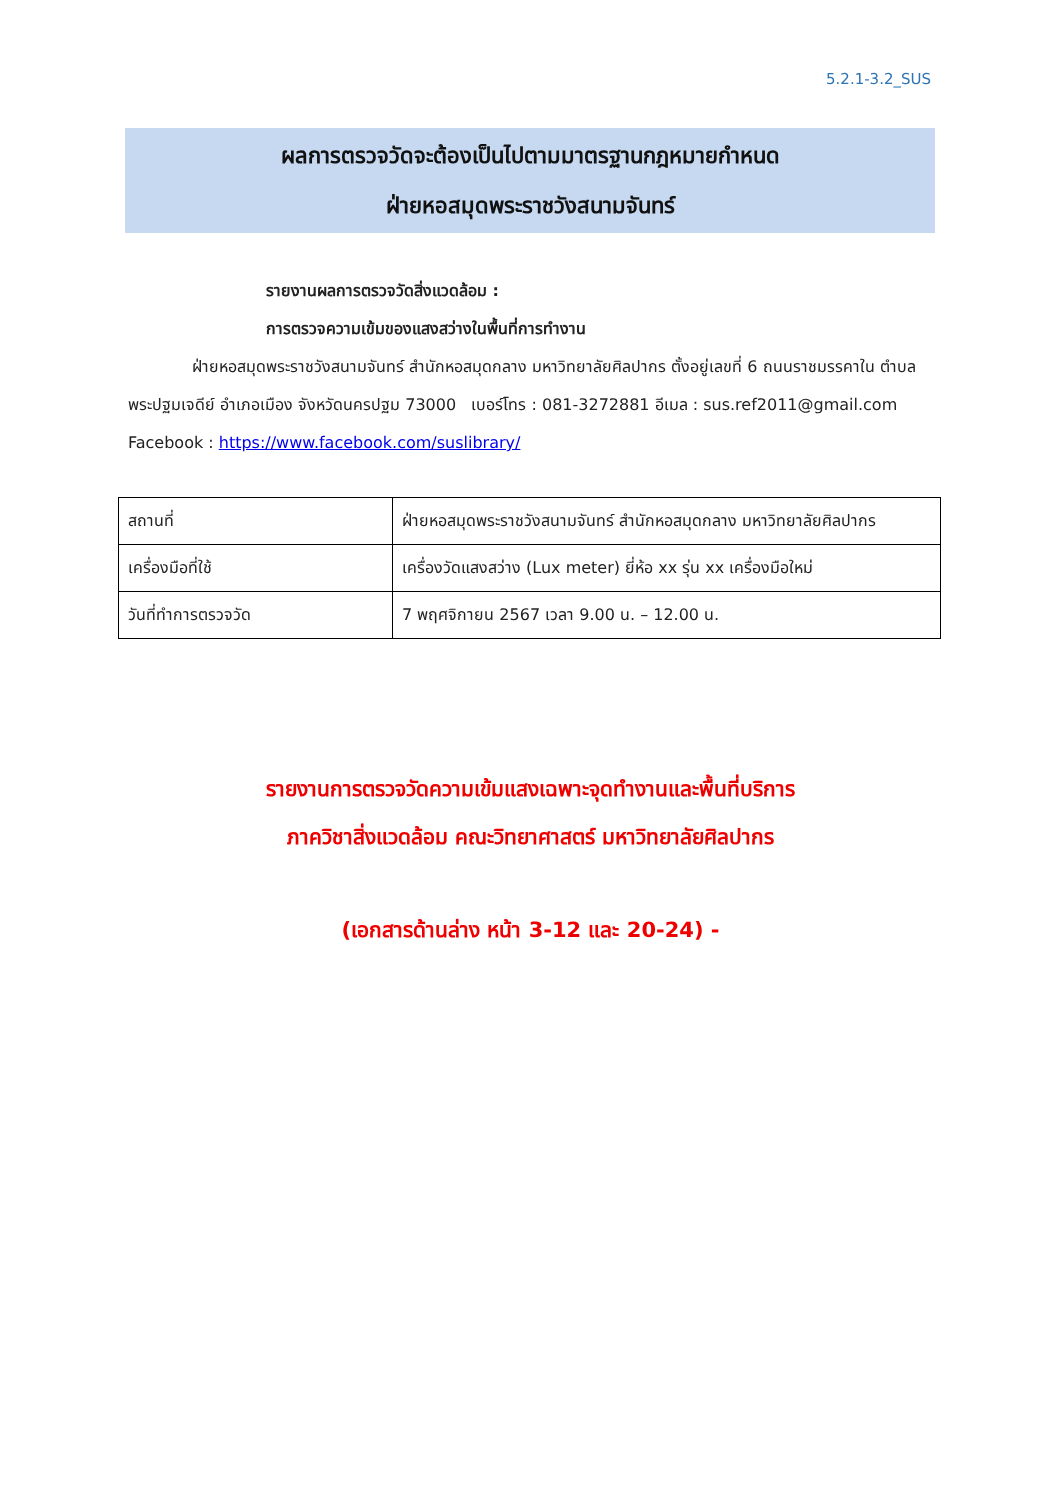5.2.1-3.2_SUS
ผลการตรวจวัดจะต้องเป็นไปตามมาตรฐานกฎหมายกำหนด
ฝ่ายหอสมุดพระราชวังสนามจันทร์
รายงานผลการตรวจวัดสิ่งแวดล้อม :
การตรวจความเข้มของแสงสว่างในพื้นที่การทำงาน
ฝ่ายหอสมุดพระราชวังสนามจันทร์ สำนักหอสมุดกลาง มหาวิทยาลัยศิลปากร ตั้งอยู่เลขที่ 6 ถนนราชมรรคาใน ตำบลพระปฐมเจดีย์ อำเภอเมือง จังหวัดนครปฐม 73000 เบอร์โทร : 081-3272881 อีเมล : sus.ref2011@gmail.com Facebook : https://www.facebook.com/suslibrary/
| สถานที่ | ฝ่ายหอสมุดพระราชวังสนามจันทร์ สำนักหอสมุดกลาง มหาวิทยาลัยศิลปากร |
| เครื่องมือที่ใช้ | เครื่องวัดแสงสว่าง (Lux meter) ยี่ห้อ xx รุ่น xx เครื่องมือใหม่ |
| วันที่ทำการตรวจวัด | 7 พฤศจิกายน 2567 เวลา 9.00 น. – 12.00 น. |
รายงานการตรวจวัดความเข้มแสงเฉพาะจุดทำงานและพื้นที่บริการ
ภาควิชาสิ่งแวดล้อม คณะวิทยาศาสตร์ มหาวิทยาลัยศิลปากร
(เอกสารด้านล่าง หน้า 3-12 และ 20-24) -